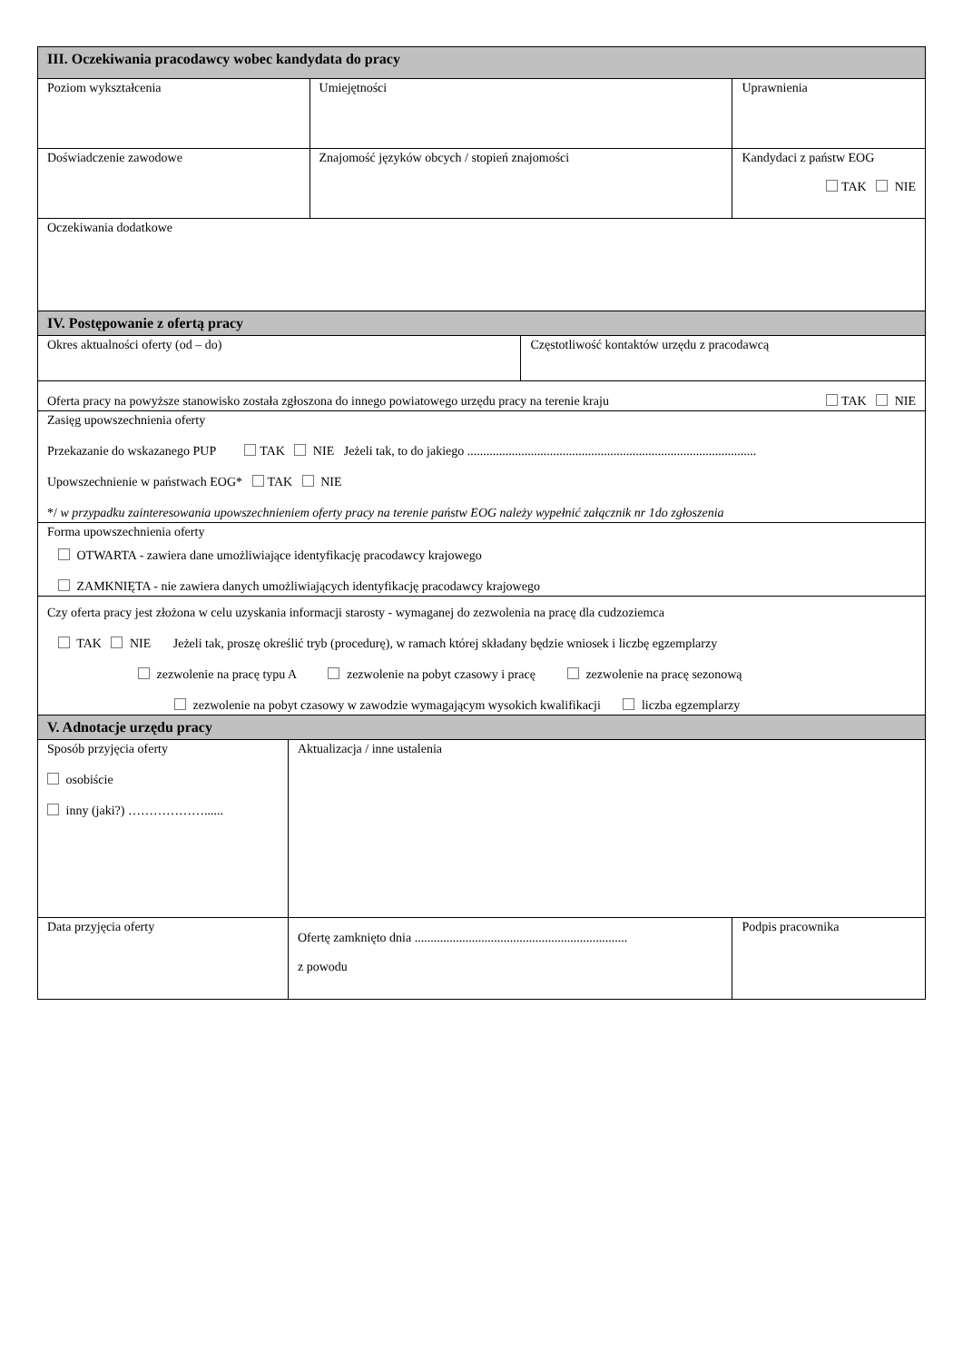| III. Oczekiwania pracodawcy wobec kandydata do pracy | | | | |
| Poziom wykształcenia | | Umiejętności | | Uprawnienia |
| Doświadczenie zawodowe | | Znajomość języków obcych / stopień znajomości | | Kandydaci z państw EOG TAK NIE |
| Oczekiwania dodatkowe | | | | |
| IV. Postępowanie z ofertą pracy | | | | |
| Okres aktualności oferty (od – do) | | | Częstotliwość kontaktów urzędu z pracodawcą | |
| Oferta pracy na powyższe stanowisko została zgłoszona do innego powiatowego urzędu pracy na terenie kraju TAK NIE | | | | |
| Zasięg upowszechnienia oferty Przekazanie do wskazanego PUP TAK NIE Jeżeli tak, to do jakiego ........................................................................................... Upowszechnienie w państwach EOG* TAK NIE */ w przypadku zainteresowania upowszechnieniem oferty pracy na terenie państw EOG należy wypełnić załącznik nr 1do zgłoszenia | | | | |
| Forma upowszechnienia oferty OTWARTA - zawiera dane umożliwiające identyfikację pracodawcy krajowego ZAMKNIĘTA - nie zawiera danych umożliwiających identyfikację pracodawcy krajowego | | | | |
| Czy oferta pracy jest złożona w celu uzyskania informacji starosty - wymaganej do zezwolenia na pracę dla cudzoziemca TAK NIE Jeżeli tak, proszę określić tryb (procedurę), w ramach której składany będzie wniosek i liczbę egzemplarzy zezwolenie na pracę typu A zezwolenie na pobyt czasowy i pracę zezwolenie na pracę sezonową zezwolenie na pobyt czasowy w zawodzie wymagającym wysokich kwalifikacji liczba egzemplarzy | | | | |
| V. Adnotacje urzędu pracy | | | | |
| Sposób przyjęcia oferty osobiście inny (jaki?) ………………...... | Aktualizacja / inne ustalenia | | | |
| Data przyjęcia oferty | Ofertę zamknięto dnia ................................................................... z powodu | | | Podpis pracownika |